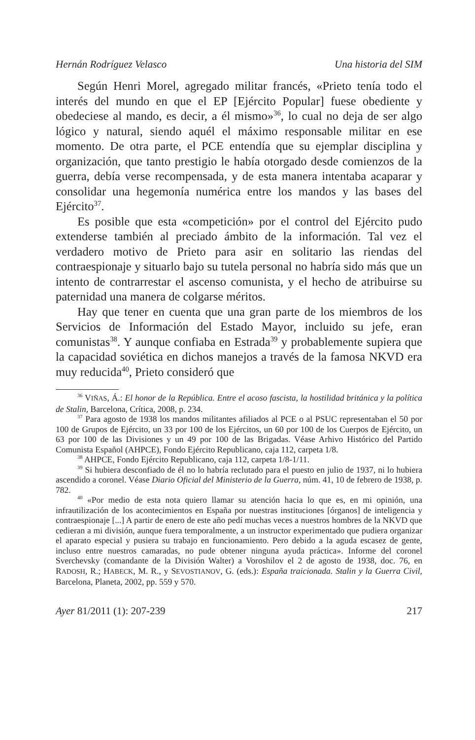Hernán Rodríguez Velasco Una historia del SIM
Según Henri Morel, agregado militar francés, «Prieto tenía todo el interés del mundo en que el EP [Ejército Popular] fuese obediente y obedeciese al mando, es decir, a él mismo»<sup>36</sup>, lo cual no deja de ser algo lógico y natural, siendo aquél el máximo responsable militar en ese momento. De otra parte, el PCE entendía que su ejemplar disciplina y organización, que tanto prestigio le había otorgado desde comienzos de la guerra, debía verse recompensada, y de esta manera intentaba acaparar y consolidar una hegemonía numérica entre los mandos y las bases del Ejército<sup>37</sup>.
Es posible que esta «competición» por el control del Ejército pudo extenderse también al preciado ámbito de la información. Tal vez el verdadero motivo de Prieto para asir en solitario las riendas del contraespionaje y situarlo bajo su tutela personal no habría sido más que un intento de contrarrestar el ascenso comunista, y el hecho de atribuirse su paternidad una manera de colgarse méritos.
Hay que tener en cuenta que una gran parte de los miembros de los Servicios de Información del Estado Mayor, incluido su jefe, eran comunistas<sup>38</sup>. Y aunque confiaba en Estrada<sup>39</sup> y probablemente supiera que la capacidad soviética en dichos manejos a través de la famosa NKVD era muy reducida<sup>40</sup>, Prieto consideró que
<sup>36</sup> VIÑAS, Á.: El honor de la República. Entre el acoso fascista, la hostilidad británica y la política de Stalin, Barcelona, Crítica, 2008, p. 234.
<sup>37</sup> Para agosto de 1938 los mandos militantes afiliados al PCE o al PSUC representaban el 50 por 100 de Grupos de Ejército, un 33 por 100 de los Ejércitos, un 60 por 100 de los Cuerpos de Ejército, un 63 por 100 de las Divisiones y un 49 por 100 de las Brigadas. Véase Arhivo Histórico del Partido Comunista Español (AHPCE), Fondo Ejército Republicano, caja 112, carpeta 1/8.
<sup>38</sup> AHPCE, Fondo Ejército Republicano, caja 112, carpeta 1/8-1/11.
<sup>39</sup> Si hubiera desconfiado de él no lo habría reclutado para el puesto en julio de 1937, ni lo hubiera ascendido a coronel. Véase Diario Oficial del Ministerio de la Guerra, núm. 41, 10 de febrero de 1938, p. 782.
<sup>40</sup> «Por medio de esta nota quiero llamar su atención hacia lo que es, en mi opinión, una infrautilización de los acontecimientos en España por nuestras instituciones [órganos] de inteligencia y contraespionaje [...] A partir de enero de este año pedí muchas veces a nuestros hombres de la NKVD que cedieran a mi división, aunque fuera temporalmente, a un instructor experimentado que pudiera organizar el aparato especial y pusiera su trabajo en funcionamiento. Pero debido a la aguda escasez de gente, incluso entre nuestros camaradas, no pude obtener ninguna ayuda práctica». Informe del coronel Sverchevsky (comandante de la División Walter) a Voroshilov el 2 de agosto de 1938, doc. 76, en RADOSH, R.; HABECK, M. R., y SEVOSTIANOV, G. (eds.): España traicionada. Stalin y la Guerra Civil, Barcelona, Planeta, 2002, pp. 559 y 570.
Ayer 81/2011 (1): 207-239 217